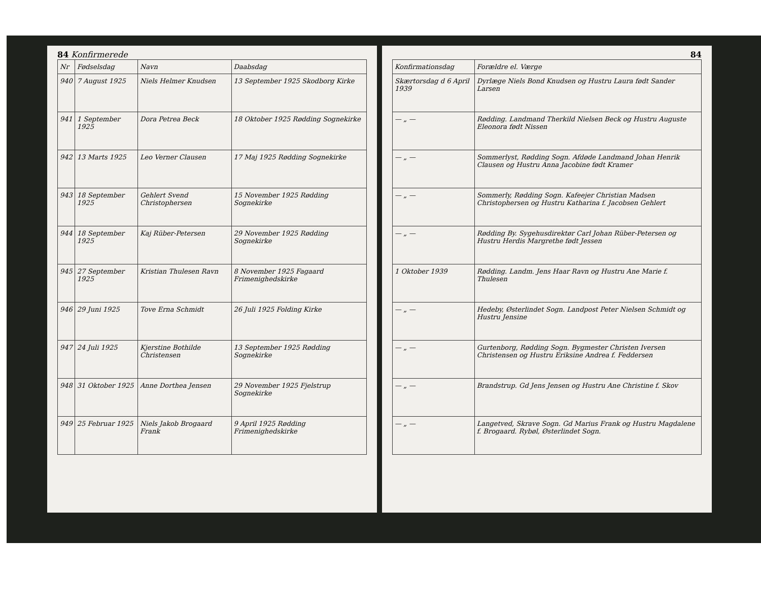84 Konfirmerede
| Nr | Fødselsdag | Navn | Daabsdag |
| --- | --- | --- | --- |
| 940 | 7 August 1925 | Niels Helmer Knudsen | 13 September 1925 Skodborg Kirke |
| 941 | 1 September 1925 | Dora Petrea Beck | 18 Oktober 1925 Rødding Sognekirke |
| 942 | 13 Marts 1925 | Leo Verner Clausen | 17 Maj 1925 Rødding Sognekirke |
| 943 | 18 September 1925 | Gehlert Svend Christophersen | 15 November 1925 Rødding Sognekirke |
| 944 | 18 September 1925 | Kaj Rüber-Petersen | 29 November 1925 Rødding Sognekirke |
| 945 | 27 September 1925 | Kristian Thulesen Ravn | 8 November 1925 Fagaard Frimenighedskirke |
| 946 | 29 Juni 1925 | Tove Erna Schmidt | 26 Juli 1925 Folding Kirke |
| 947 | 24 Juli 1925 | Kjerstine Bothilde Christensen | 13 September 1925 Rødding Sognekirke |
| 948 | 31 Oktober 1925 | Anne Dorthea Jensen | 29 November 1925 Fjelstrup Sognekirke |
| 949 | 25 Februar 1925 | Niels Jakob Brogaard Frank | 9 April 1925 Rødding Frimenighedskirke |
84
| Konfirmationsdag | Forældre el. Værge |
| --- | --- |
| Skærtorsdag d 6 April 1939 | Dyrlæge Niels Bond Knudsen og Hustru Laura født Sander Larsen |
| — „ — | Rødding. Landmand Therkild Nielsen Beck og Hustru Auguste Eleonora født Nissen |
| — „ — | Sommerlyst, Rødding Sogn. Afdøde Landmand Johan Henrik Clausen og Hustru Anna Jacobine født Kramer |
| — „ — | Sommerly, Rødding Sogn. Kafeejer Christian Madsen Christophersen og Hustru Katharina f. Jacobsen Gehlert |
| — „ — | Rødding By. Sygehusdirektør Carl Johan Rüber-Petersen og Hustru Herdis Margrethe født Jessen |
| 1 Oktober 1939 | Rødding. Landm. Jens Haar Ravn og Hustru Ane Marie f. Thulesen |
| — „ — | Hedeby, Østerlindet Sogn. Landpost Peter Nielsen Schmidt og Hustru Jensine |
| — „ — | Gurtenborg, Rødding Sogn. Bygmester Christen Iversen Christensen og Hustru Eriksine Andrea f. Feddersen |
| — „ — | Brandstrup. Gd Jens Jensen og Hustru Ane Christine f. Skov |
| — „ — | Langetved, Skrave Sogn. Gd Marius Frank og Hustru Magdalene f. Brogaard. Rybøl, Østerlindet Sogn. |